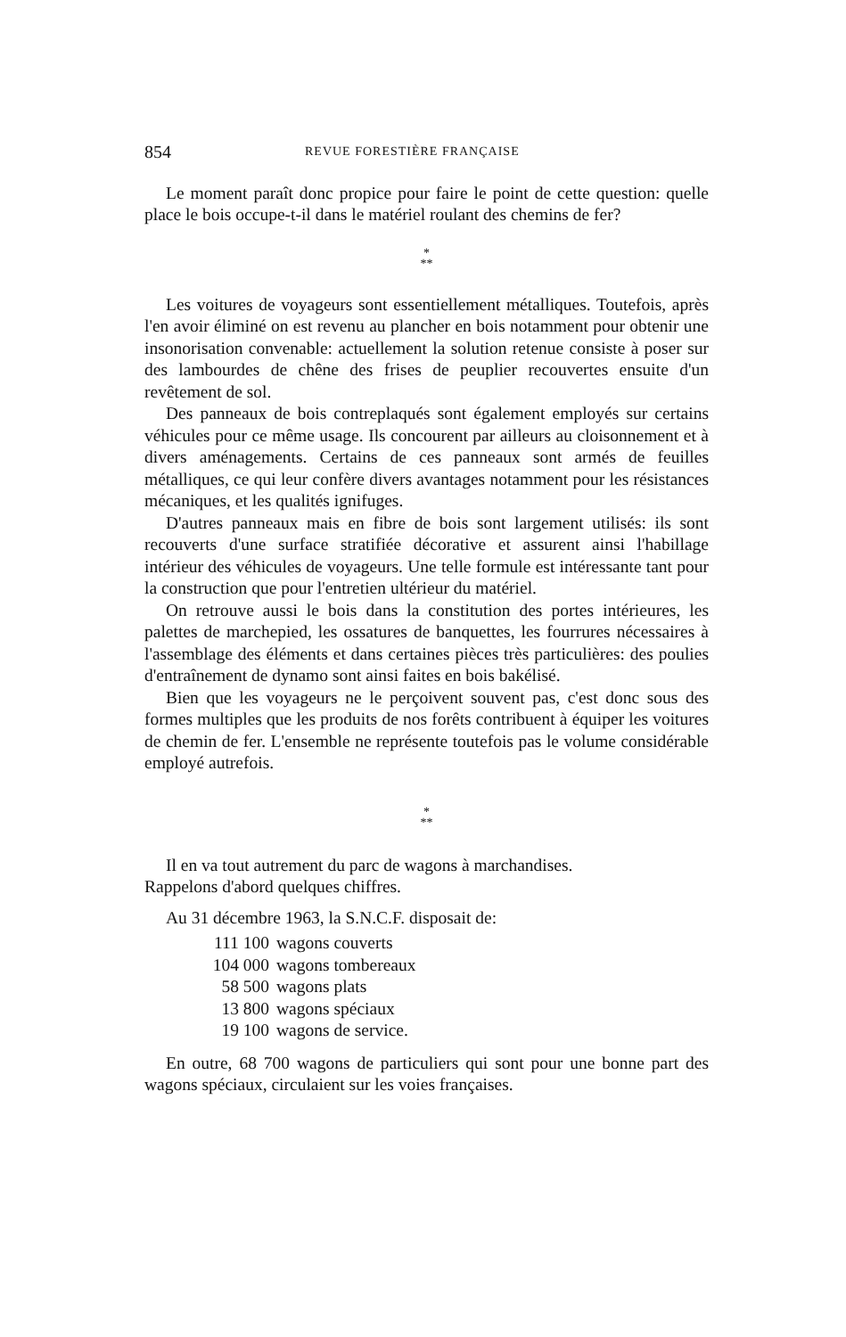854 REVUE FORESTIÈRE FRANÇAISE
Le moment paraît donc propice pour faire le point de cette question: quelle place le bois occupe-t-il dans le matériel roulant des chemins de fer?
*
**
Les voitures de voyageurs sont essentiellement métalliques. Toutefois, après l'en avoir éliminé on est revenu au plancher en bois notamment pour obtenir une insonorisation convenable: actuellement la solution retenue consiste à poser sur des lambourdes de chêne des frises de peuplier recouvertes ensuite d'un revêtement de sol.
Des panneaux de bois contreplaqués sont également employés sur certains véhicules pour ce même usage. Ils concourent par ailleurs au cloisonnement et à divers aménagements. Certains de ces panneaux sont armés de feuilles métalliques, ce qui leur confère divers avantages notamment pour les résistances mécaniques, et les qualités ignifuges.
D'autres panneaux mais en fibre de bois sont largement utilisés: ils sont recouverts d'une surface stratifiée décorative et assurent ainsi l'habillage intérieur des véhicules de voyageurs. Une telle formule est intéressante tant pour la construction que pour l'entretien ultérieur du matériel.
On retrouve aussi le bois dans la constitution des portes intérieures, les palettes de marchepied, les ossatures de banquettes, les fourrures nécessaires à l'assemblage des éléments et dans certaines pièces très particulières: des poulies d'entraînement de dynamo sont ainsi faites en bois bakélisé.
Bien que les voyageurs ne le perçoivent souvent pas, c'est donc sous des formes multiples que les produits de nos forêts contribuent à équiper les voitures de chemin de fer. L'ensemble ne représente toutefois pas le volume considérable employé autrefois.
*
**
Il en va tout autrement du parc de wagons à marchandises.
Rappelons d'abord quelques chiffres.
Au 31 décembre 1963, la S.N.C.F. disposait de:
111 100 wagons couverts
104 000 wagons tombereaux
58 500 wagons plats
13 800 wagons spéciaux
19 100 wagons de service.
En outre, 68 700 wagons de particuliers qui sont pour une bonne part des wagons spéciaux, circulaient sur les voies françaises.